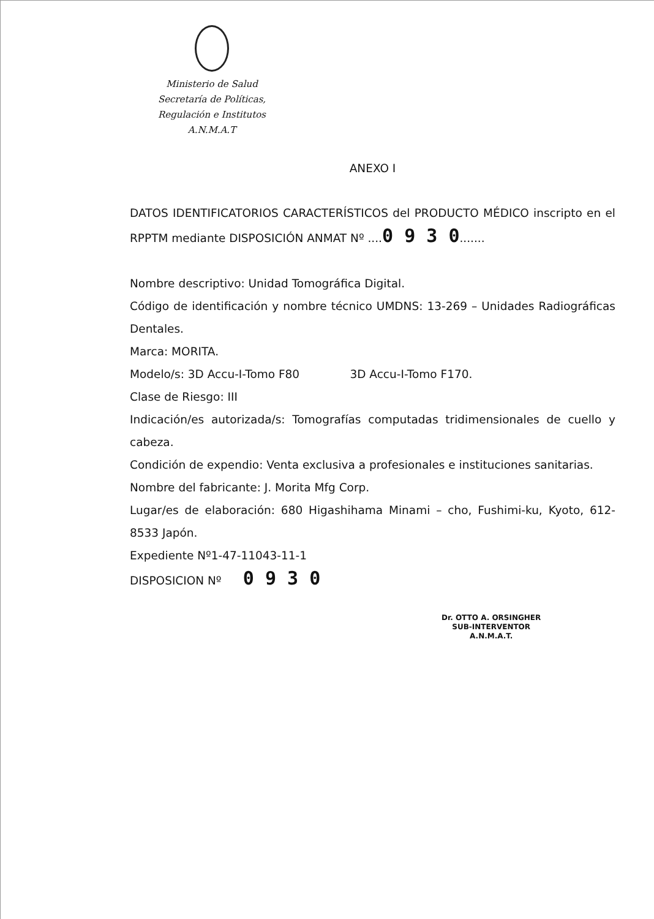Ministerio de Salud
Secretaría de Políticas,
Regulación e Institutos
A.N.M.A.T
ANEXO I
DATOS IDENTIFICATORIOS CARACTERÍSTICOS del PRODUCTO MÉDICO inscripto en el RPPTM mediante DISPOSICIÓN ANMAT Nº ....0 9 3 0.......
Nombre descriptivo: Unidad Tomográfica Digital.
Código de identificación y nombre técnico UMDNS: 13-269 – Unidades Radiográficas Dentales.
Marca: MORITA.
Modelo/s: 3D Accu-I-Tomo F80 3D Accu-I-Tomo F170.
Clase de Riesgo: III
Indicación/es autorizada/s: Tomografías computadas tridimensionales de cuello y cabeza.
Condición de expendio: Venta exclusiva a profesionales e instituciones sanitarias.
Nombre del fabricante: J. Morita Mfg Corp.
Lugar/es de elaboración: 680 Higashihama Minami – cho, Fushimi-ku, Kyoto, 612-8533 Japón.
Expediente Nº1-47-11043-11-1
DISPOSICION Nº 0 9 3 0
Dr. OTTO A. ORSINGHER
SUB-INTERVENTOR
A.N.M.A.T.